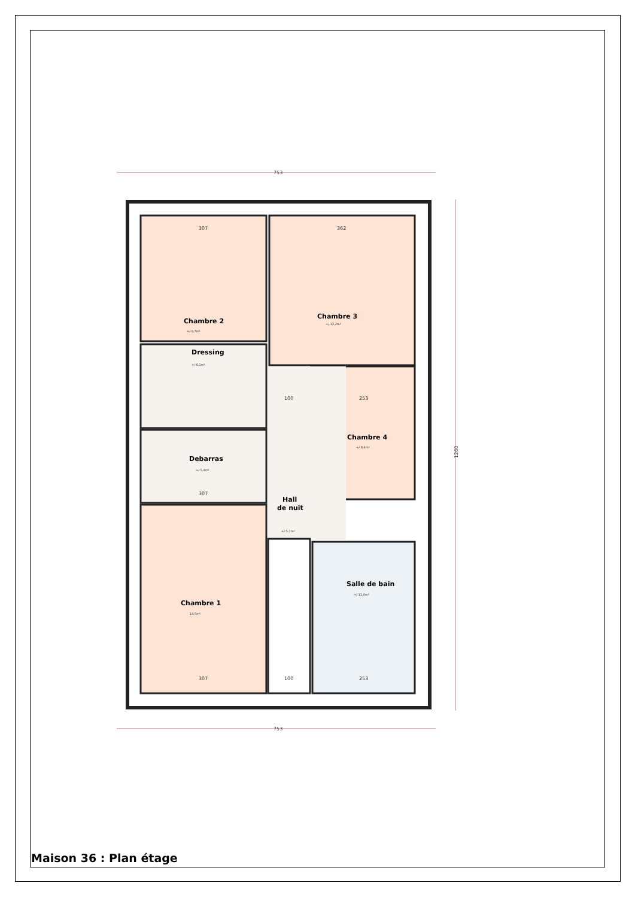753
753
307
362
100
253
307
307
100
253
1260
Chambre 2
Chambre 3
Dressing
Chambre 4
Debarras
Hall
de nuit
Salle de bain
Chambre 1
+/-9,7m²
+/-13,2m²
+/-6,1m²
+/-8,4m²
+/-5,4m²
+/-5,1m²
+/-11,0m²
14,5m²
Maison 36 : Plan étage